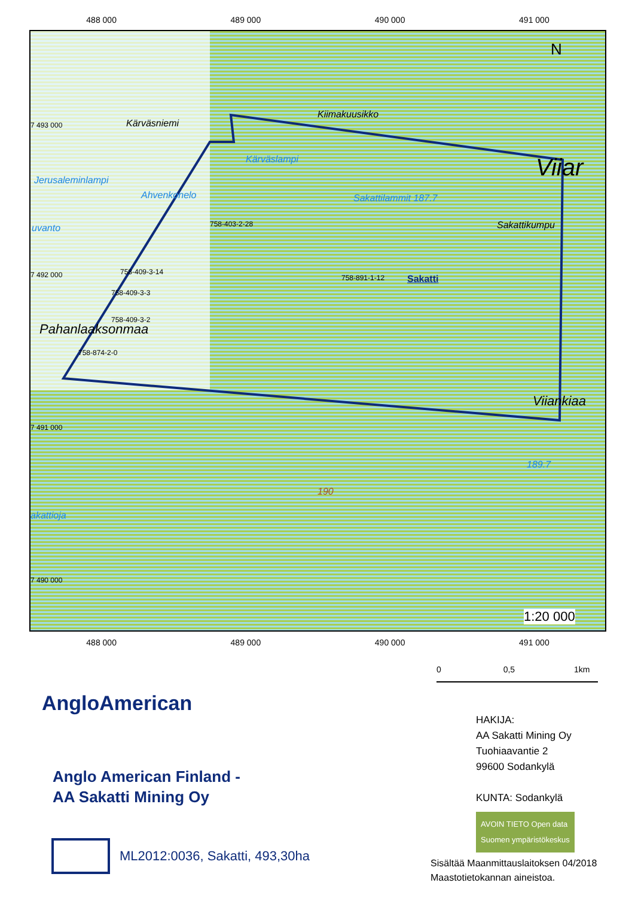488 000 489 000 490 000 491 000
Kärväsniemi
Kiimakuusikko
Jerusaleminlampi
Kärväslampi
Ahvenkonelo Sakattilammit 187.7
Viiar
Sakattikumpu
uvanto 758-403-2-28
758-409-3-14
758-891-1-12 Sakatti
758-409-3-3
758-409-3-2
Pahanlaaksonmaa
758-874-2-0
Viiankiaa
189.7
190
akattioja
N
7 493 000
7 492 000
7 491 000
7 490 000
1:20 000
488 000 489 000 490 000 491 000
0 0,5 1km
AngloAmerican
Anglo American Finland -
AA Sakatti Mining Oy
ML2012:0036, Sakatti, 493,30ha
HAKIJA:
AA Sakatti Mining Oy
Tuohiaavantie 2
99600 Sodankylä
KUNTA: Sodankylä
AVOIN TIETO Open data
Suomen ympäristökeskus
Sisältää Maanmittauslaitoksen 04/2018
Maastotietokannan aineistoa.